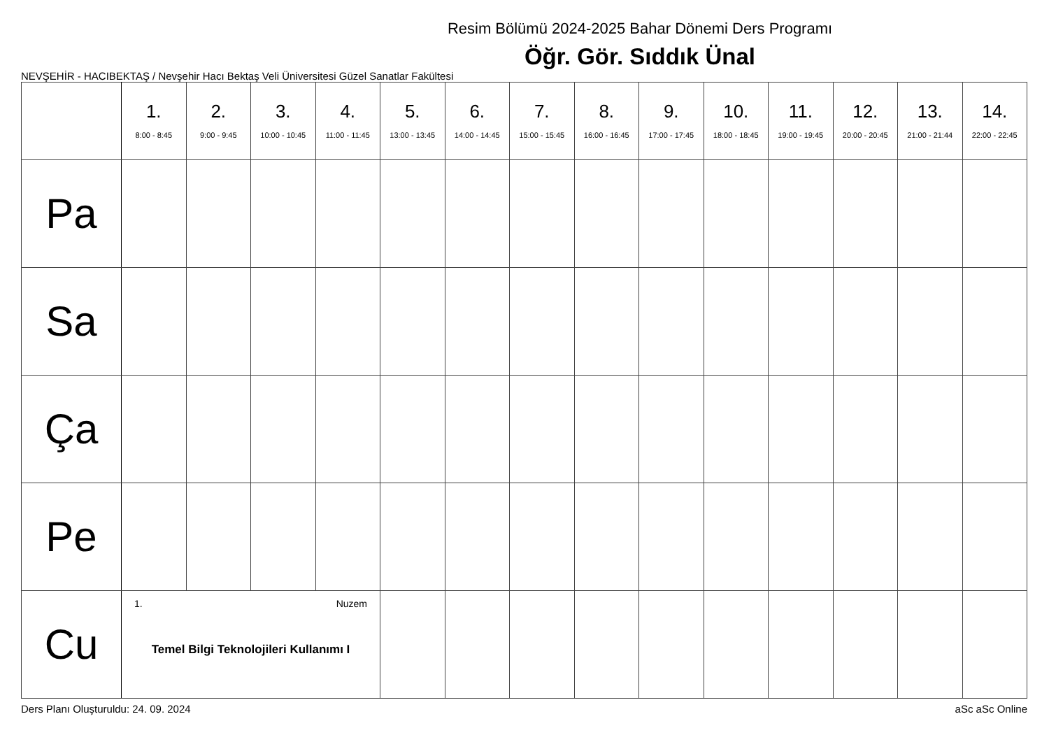Resim Bölümü 2024-2025 Bahar Dönemi Ders Programı
Öğr. Gör. Sıddık Ünal
NEVŞEHİR - HACIBEKTAŞ / Nevşehir Hacı Bektaş Veli Üniversitesi Güzel Sanatlar Fakültesi
| | 1. 8:00 - 8:45 | 2. 9:00 - 9:45 | 3. 10:00 - 10:45 | 4. 11:00 - 11:45 | 5. 13:00 - 13:45 | 6. 14:00 - 14:45 | 7. 15:00 - 15:45 | 8. 16:00 - 16:45 | 9. 17:00 - 17:45 | 10. 18:00 - 18:45 | 11. 19:00 - 19:45 | 12. 20:00 - 20:45 | 13. 21:00 - 21:44 | 14. 22:00 - 22:45 |
| --- | --- | --- | --- | --- | --- | --- | --- | --- | --- | --- | --- | --- | --- | --- |
| Pa | | | | | | | | | | | | | | |
| Sa | | | | | | | | | | | | | | |
| Ça | | | | | | | | | | | | | | |
| Pe | | | | | | | | | | | | | | |
| Cu | 1. Nuzem Temel Bilgi Teknolojileri Kullanımı I | | | | | | | | | | | | | |
Ders Planı Oluşturuldu: 24. 09. 2024 aSc aSc Online